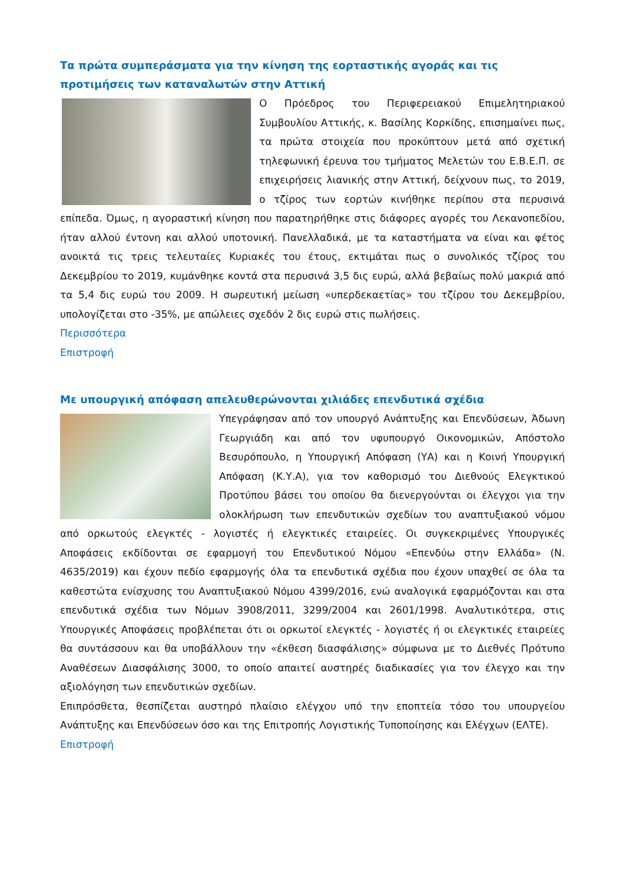Τα πρώτα συμπεράσματα για την κίνηση της εορταστικής αγοράς και τις προτιμήσεις των καταναλωτών στην Αττική
Ο Πρόεδρος του Περιφερειακού Επιμελητηριακού Συμβουλίου Αττικής, κ. Βασίλης Κορκίδης, επισημαίνει πως, τα πρώτα στοιχεία που προκύπτουν μετά από σχετική τηλεφωνική έρευνα του τμήματος Μελετών του Ε.Β.Ε.Π. σε επιχειρήσεις λιανικής στην Αττική, δείχνουν πως, το 2019, ο τζίρος των εορτών κινήθηκε περίπου στα περυσινά επίπεδα. Όμως, η αγοραστική κίνηση που παρατηρήθηκε στις διάφορες αγορές του Λεκανοπεδίου, ήταν αλλού έντονη και αλλού υποτονική. Πανελλαδικά, με τα καταστήματα να είναι και φέτος ανοικτά τις τρεις τελευταίες Κυριακές του έτους, εκτιμάται πως ο συνολικός τζίρος του Δεκεμβρίου το 2019, κυμάνθηκε κοντά στα περυσινά 3,5 δις ευρώ, αλλά βεβαίως πολύ μακριά από τα 5,4 δις ευρώ του 2009. Η σωρευτική μείωση «υπερδεκαετίας» του τζίρου του Δεκεμβρίου, υπολογίζεται στο -35%, με απώλειες σχεδόν 2 δις ευρώ στις πωλήσεις.
Περισσότερα
Επιστροφή
Με υπουργική απόφαση απελευθερώνονται χιλιάδες επενδυτικά σχέδια
Υπεγράφησαν από τον υπουργό Ανάπτυξης και Επενδύσεων, Άδωνη Γεωργιάδη και από τον υφυπουργό Οικονομικών, Απόστολο Βεσυρόπουλο, η Υπουργική Απόφαση (ΥΑ) και η Κοινή Υπουργική Απόφαση (Κ.Υ.Α), για τον καθορισμό του Διεθνούς Ελεγκτικού Προτύπου βάσει του οποίου θα διενεργούνται οι έλεγχοι για την ολοκλήρωση των επενδυτικών σχεδίων του αναπτυξιακού νόμου από ορκωτούς ελεγκτές - λογιστές ή ελεγκτικές εταιρείες. Οι συγκεκριμένες Υπουργικές Αποφάσεις εκδίδονται σε εφαρμογή του Επενδυτικού Νόμου «Επενδύω στην Ελλάδα» (Ν. 4635/2019) και έχουν πεδίο εφαρμογής όλα τα επενδυτικά σχέδια που έχουν υπαχθεί σε όλα τα καθεστώτα ενίσχυσης του Αναπτυξιακού Νόμου 4399/2016, ενώ αναλογικά εφαρμόζονται και στα επενδυτικά σχέδια των Νόμων 3908/2011, 3299/2004 και 2601/1998. Αναλυτικότερα, στις Υπουργικές Αποφάσεις προβλέπεται ότι οι ορκωτοί ελεγκτές - λογιστές ή οι ελεγκτικές εταιρείες θα συντάσσουν και θα υποβάλλουν την «έκθεση διασφάλισης» σύμφωνα με το Διεθνές Πρότυπο Αναθέσεων Διασφάλισης 3000, το οποίο απαιτεί αυστηρές διαδικασίες για τον έλεγχο και την αξιολόγηση των επενδυτικών σχεδίων.
Επιπρόσθετα, θεσπίζεται αυστηρό πλαίσιο ελέγχου υπό την εποπτεία τόσο του υπουργείου Ανάπτυξης και Επενδύσεων όσο και της Επιτροπής Λογιστικής Τυποποίησης και Ελέγχων (ΕΛΤΕ).
Επιστροφή